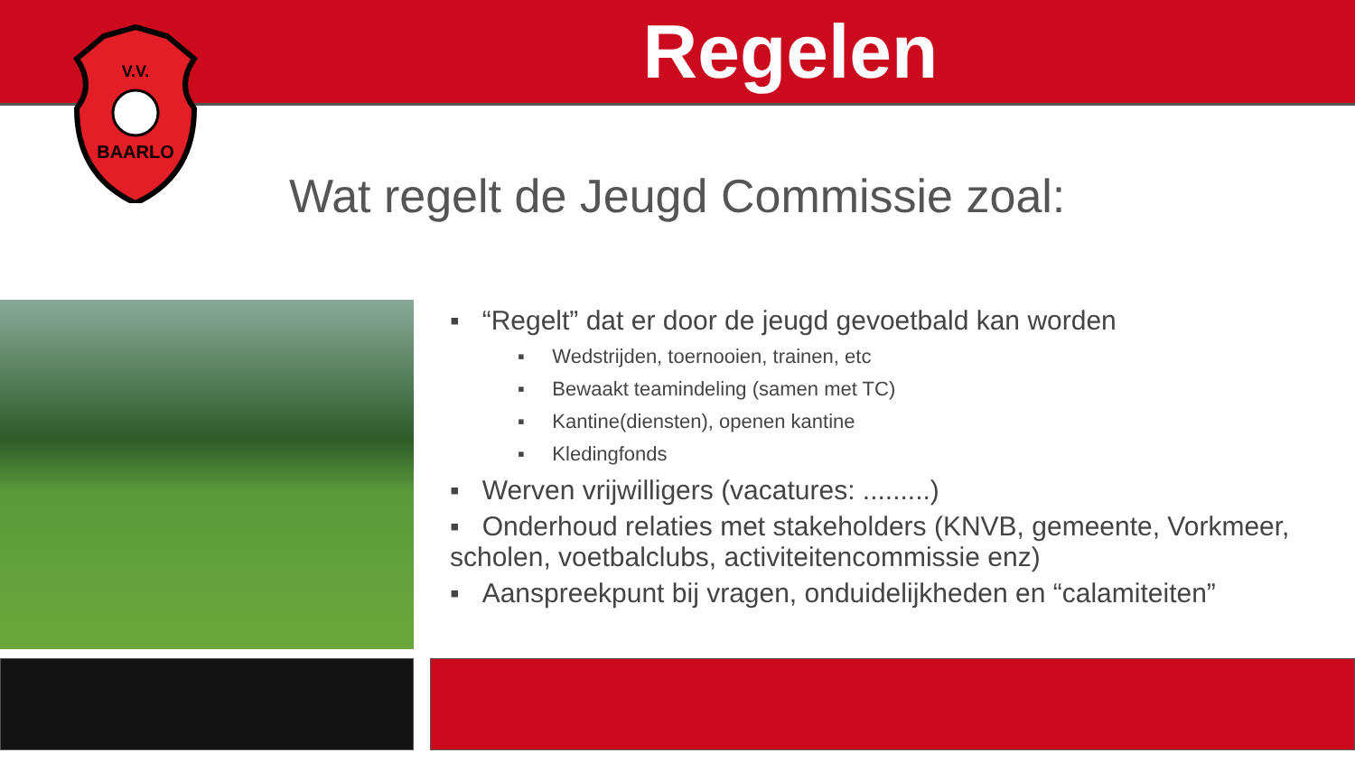Regelen
V.V.
BAARLO
Wat regelt de Jeugd Commissie zoal:
▪ “Regelt” dat er door de jeugd gevoetbald kan worden
▪ Wedstrijden, toernooien, trainen, etc
▪ Bewaakt teamindeling (samen met TC)
▪ Kantine(diensten), openen kantine
▪ Kledingfonds
▪ Werven vrijwilligers (vacatures: .........)
▪ Onderhoud relaties met stakeholders (KNVB, gemeente, Vorkmeer, scholen, voetbalclubs, activiteitencommissie enz)
▪ Aanspreekpunt bij vragen, onduidelijkheden en “calamiteiten”